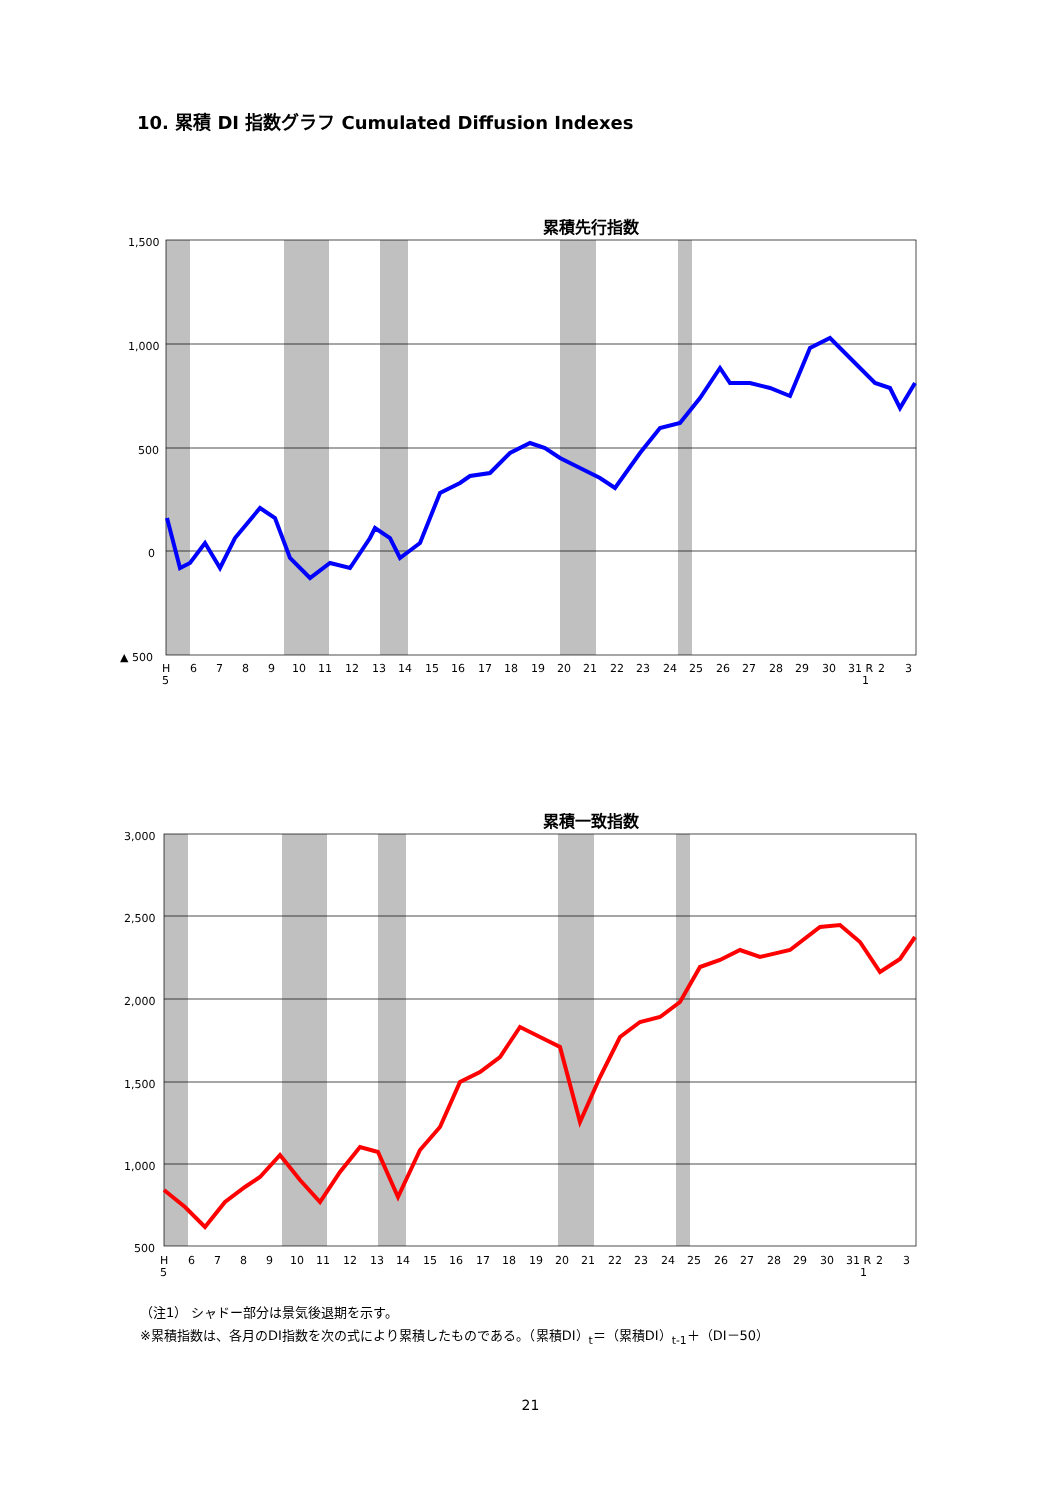10. 累積 DI 指数グラフ Cumulated Diffusion Indexes
累積先行指数
1,500
1,000
500
0
▲ 500
H
5
6
7
8
9
10
11
12
13
14
15
16
17
18
19
20
21
22
23
24
25
26
27
28
29
30
31 R
1
2
3
累積一致指数
3,000
2,500
2,000
1,500
1,000
500
H
5
6
7
8
9
10
11
12
13
14
15
16
17
18
19
20
21
22
23
24
25
26
27
28
29
30
31 R
1
2
3
（注1） シャドー部分は景気後退期を示す。
※累積指数は、各月のDI指数を次の式により累積したものである。（累積DI）<sub>t</sub>＝（累積DI）<sub>t-1</sub>＋（DI－50）
21